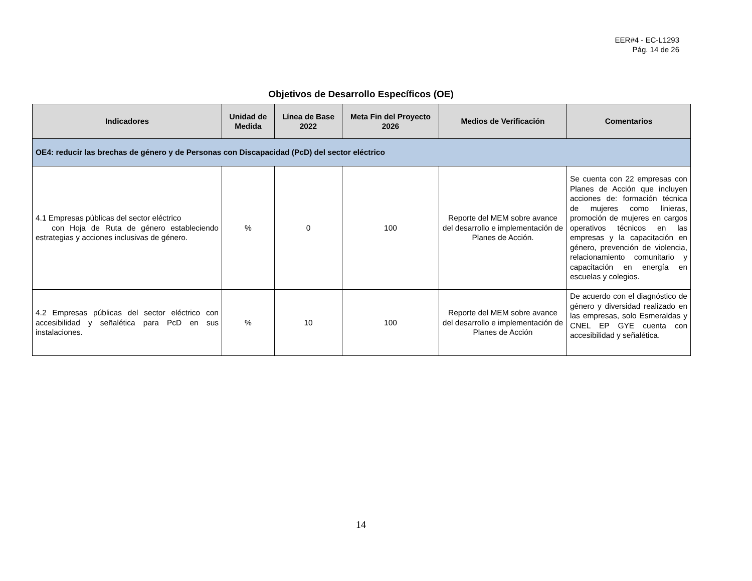EER#4 - EC-L1293
Pág. 14 de 26
Objetivos de Desarrollo Específicos (OE)
| Indicadores | Unidad de Medida | Línea de Base 2022 | Meta Fin del Proyecto 2026 | Medios de Verificación | Comentarios |
| --- | --- | --- | --- | --- | --- |
| OE4: reducir las brechas de género y de Personas con Discapacidad (PcD) del sector eléctrico | | | | | |
| 4.1 Empresas públicas del sector eléctrico con Hoja de Ruta de género estableciendo estrategias y acciones inclusivas de género. | % | 0 | 100 | Reporte del MEM sobre avance del desarrollo e implementación de Planes de Acción. | Se cuenta con 22 empresas con Planes de Acción que incluyen acciones de: formación técnica de mujeres como linieras, promoción de mujeres en cargos operativos técnicos en las empresas y la capacitación en género, prevención de violencia, relacionamiento comunitario y capacitación en energía en escuelas y colegios. |
| 4.2 Empresas públicas del sector eléctrico con accesibilidad y señalética para PcD en sus instalaciones. | % | 10 | 100 | Reporte del MEM sobre avance del desarrollo e implementación de Planes de Acción | De acuerdo con el diagnóstico de género y diversidad realizado en las empresas, solo Esmeraldas y CNEL EP GYE cuenta con accesibilidad y señalética. |
14